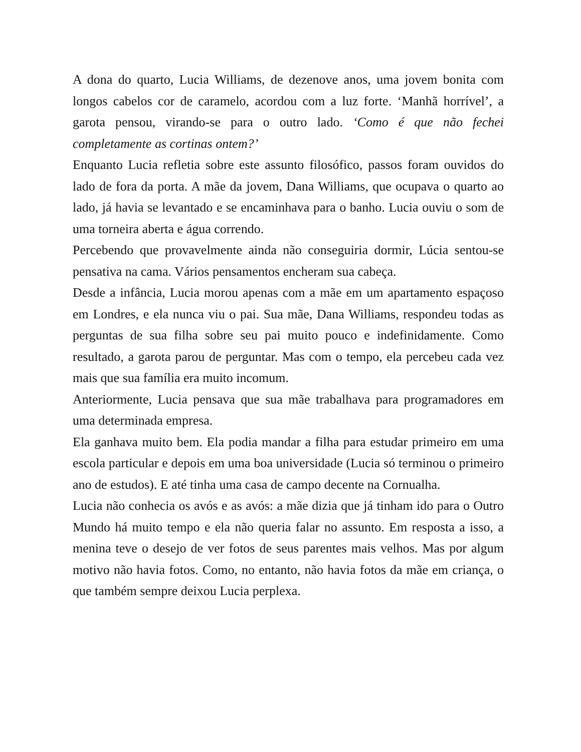A dona do quarto, Lucia Williams, de dezenove anos, uma jovem bonita com longos cabelos cor de caramelo, acordou com a luz forte. ‘Manhã horrível’, a garota pensou, virando-se para o outro lado. ‘Como é que não fechei completamente as cortinas ontem?’
Enquanto Lucia refletia sobre este assunto filosófico, passos foram ouvidos do lado de fora da porta. A mãe da jovem, Dana Williams, que ocupava o quarto ao lado, já havia se levantado e se encaminhava para o banho. Lucia ouviu o som de uma torneira aberta e água correndo.
Percebendo que provavelmente ainda não conseguiria dormir, Lúcia sentou-se pensativa na cama. Vários pensamentos encheram sua cabeça.
Desde a infância, Lucia morou apenas com a mãe em um apartamento espaçoso em Londres, e ela nunca viu o pai. Sua mãe, Dana Williams, respondeu todas as perguntas de sua filha sobre seu pai muito pouco e indefinidamente. Como resultado, a garota parou de perguntar. Mas com o tempo, ela percebeu cada vez mais que sua família era muito incomum.
Anteriormente, Lucia pensava que sua mãe trabalhava para programadores em uma determinada empresa.
Ela ganhava muito bem. Ela podia mandar a filha para estudar primeiro em uma escola particular e depois em uma boa universidade (Lucia só terminou o primeiro ano de estudos). E até tinha uma casa de campo decente na Cornualha.
Lucia não conhecia os avós e as avós: a mãe dizia que já tinham ido para o Outro Mundo há muito tempo e ela não queria falar no assunto. Em resposta a isso, a menina teve o desejo de ver fotos de seus parentes mais velhos. Mas por algum motivo não havia fotos. Como, no entanto, não havia fotos da mãe em criança, o que também sempre deixou Lucia perplexa.